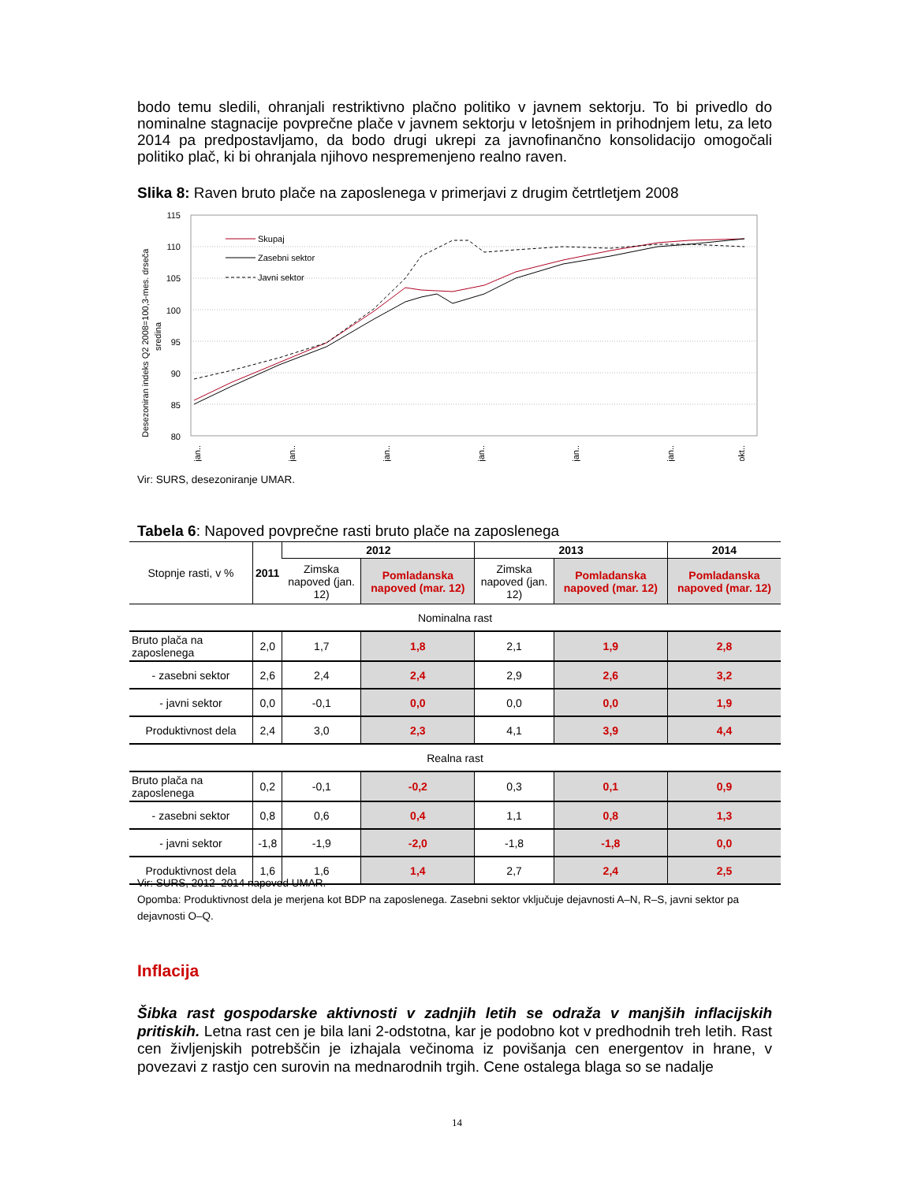bodo temu sledili, ohranjali restriktivno plačno politiko v javnem sektorju. To bi privedlo do nominalne stagnacije povprečne plače v javnem sektorju v letošnjem in prihodnjem letu, za leto 2014 pa predpostavljamo, da bodo drugi ukrepi za javnofinančno konsolidacijo omogočali politiko plač, ki bi ohranjala njihovo nespremenjeno realno raven.
Slika 8: Raven bruto plače na zaposlenega v primerjavi z drugim četrtletjem 2008
Desezoniran indeks Q2 2008=100,3-mes. drseča
sredina
115
110
105
100
95
90
85
80
Skupaj
Zasebni sektor
Javni sektor
jan..
jan..
jan..
jan..
jan..
jan..
okt..
Vir: SURS, desezoniranje UMAR.
Tabela 6: Napoved povprečne rasti bruto plače na zaposlenega
| Stopnje rasti, v % | 2011 | 2012 | | 2013 | | 2014 |
| | | Zimska napoved (jan. 12) | Pomladanska napoved (mar. 12) | Zimska napoved (jan. 12) | Pomladanska napoved (mar. 12) | Pomladanska napoved (mar. 12) |
| Nominalna rast | | | | | | |
| Bruto plača na zaposlenega | 2,0 | 1,7 | 1,8 | 2,1 | 1,9 | 2,8 |
| - zasebni sektor | 2,6 | 2,4 | 2,4 | 2,9 | 2,6 | 3,2 |
| - javni sektor | 0,0 | -0,1 | 0,0 | 0,0 | 0,0 | 1,9 |
| Produktivnost dela | 2,4 | 3,0 | 2,3 | 4,1 | 3,9 | 4,4 |
| Realna rast | | | | | | |
| Bruto plača na zaposlenega | 0,2 | -0,1 | -0,2 | 0,3 | 0,1 | 0,9 |
| - zasebni sektor | 0,8 | 0,6 | 0,4 | 1,1 | 0,8 | 1,3 |
| - javni sektor | -1,8 | -1,9 | -2,0 | -1,8 | -1,8 | 0,0 |
| Produktivnost dela | 1,6 | 1,6 | 1,4 | 2,7 | 2,4 | 2,5 |
Vir: SURS, 2012–2014 napoved UMAR.
Opomba: Produktivnost dela je merjena kot BDP na zaposlenega. Zasebni sektor vključuje dejavnosti A–N, R–S, javni sektor pa dejavnosti O–Q.
Inflacija
Šibka rast gospodarske aktivnosti v zadnjih letih se odraža v manjših inflacijskih pritiskih. Letna rast cen je bila lani 2-odstotna, kar je podobno kot v predhodnih treh letih. Rast cen življenjskih potrebščin je izhajala večinoma iz povišanja cen energentov in hrane, v povezavi z rastjo cen surovin na mednarodnih trgih. Cene ostalega blaga so se nadalje
14